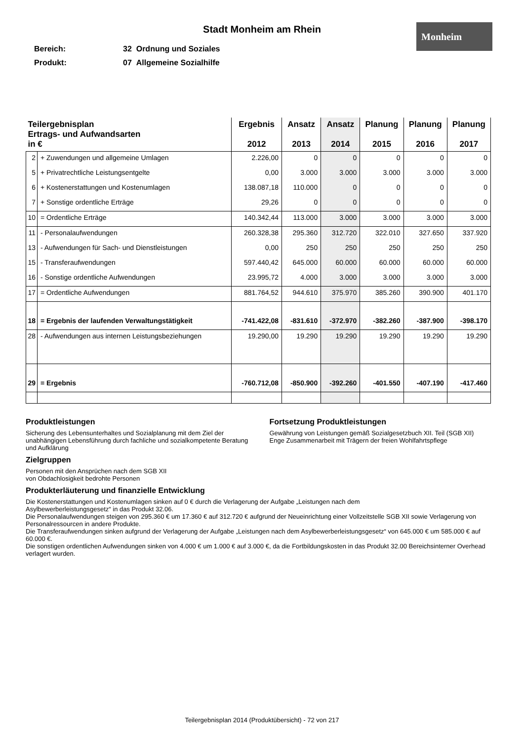Monheim
Stadt Monheim am Rhein
Bereich: 32 Ordnung und Soziales
Produkt: 07 Allgemeine Sozialhilfe
| Teilergebnisplan Ertrags- und Aufwandsarten in € | | Ergebnis 2012 | Ansatz 2013 | Ansatz 2014 | Planung 2015 | Planung 2016 | Planung 2017 |
| --- | --- | --- | --- | --- | --- | --- | --- |
| 2 | + Zuwendungen und allgemeine Umlagen | 2.226,00 | 0 | 0 | 0 | 0 | 0 |
| 5 | + Privatrechtliche Leistungsentgelte | 0,00 | 3.000 | 3.000 | 3.000 | 3.000 | 3.000 |
| 6 | + Kostenerstattungen und Kostenumlagen | 138.087,18 | 110.000 | 0 | 0 | 0 | 0 |
| 7 | + Sonstige ordentliche Erträge | 29,26 | 0 | 0 | 0 | 0 | 0 |
| 10 | = Ordentliche Erträge | 140.342,44 | 113.000 | 3.000 | 3.000 | 3.000 | 3.000 |
| 11 | - Personalaufwendungen | 260.328,38 | 295.360 | 312.720 | 322.010 | 327.650 | 337.920 |
| 13 | - Aufwendungen für Sach- und Dienstleistungen | 0,00 | 250 | 250 | 250 | 250 | 250 |
| 15 | - Transferaufwendungen | 597.440,42 | 645.000 | 60.000 | 60.000 | 60.000 | 60.000 |
| 16 | - Sonstige ordentliche Aufwendungen | 23.995,72 | 4.000 | 3.000 | 3.000 | 3.000 | 3.000 |
| 17 | = Ordentliche Aufwendungen | 881.764,52 | 944.610 | 375.970 | 385.260 | 390.900 | 401.170 |
| 18 | = Ergebnis der laufenden Verwaltungstätigkeit | -741.422,08 | -831.610 | -372.970 | -382.260 | -387.900 | -398.170 |
| 28 | - Aufwendungen aus internen Leistungsbeziehungen | 19.290,00 | 19.290 | 19.290 | 19.290 | 19.290 | 19.290 |
| 29 | = Ergebnis | -760.712,08 | -850.900 | -392.260 | -401.550 | -407.190 | -417.460 |
Produktleistungen
Sicherung des Lebensunterhaltes und Sozialplanung mit dem Ziel der unabhängigen Lebensführung durch fachliche und sozialkompetente Beratung und Aufklärung
Fortsetzung Produktleistungen
Gewährung von Leistungen gemäß Sozialgesetzbuch XII. Teil (SGB XII)
Enge Zusammenarbeit mit Trägern der freien Wohlfahrtspflege
Zielgruppen
Personen mit den Ansprüchen nach dem SGB XII
von Obdachlosigkeit bedrohte Personen
Produkterläuterung und finanzielle Entwicklung
Die Kostenerstattungen und Kostenumlagen sinken auf 0 € durch die Verlagerung der Aufgabe „Leistungen nach dem
Asylbewerberleistungsgesetz“ in das Produkt 32.06.
Die Personalaufwendungen steigen von 295.360 € um 17.360 € auf 312.720 € aufgrund der Neueinrichtung einer Vollzeitstelle SGB XII sowie Verlagerung von Personalressourcen in andere Produkte.
Die Transferaufwendungen sinken aufgrund der Verlagerung der Aufgabe „Leistungen nach dem Asylbewerberleistungsgesetz“ von 645.000 € um 585.000 € auf 60.000 €.
Die sonstigen ordentlichen Aufwendungen sinken von 4.000 € um 1.000 € auf 3.000 €, da die Fortbildungskosten in das Produkt 32.00 Bereichsinterner Overhead verlagert wurden.
Teilergebnisplan 2014 (Produktübersicht) - 72 von 217